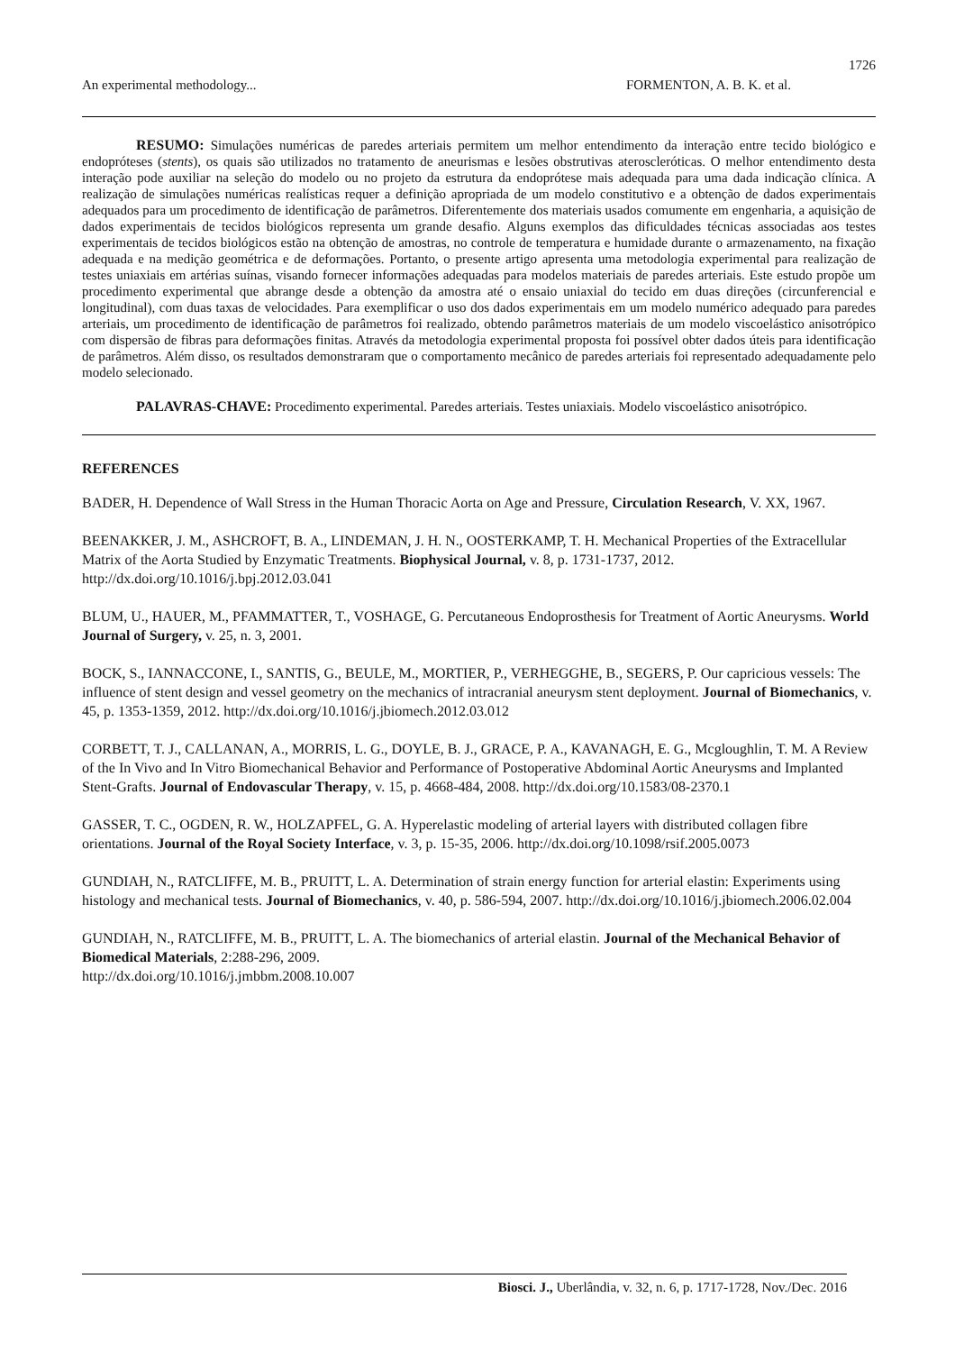1726
An experimental methodology... FORMENTON, A. B. K. et al.
RESUMO: Simulações numéricas de paredes arteriais permitem um melhor entendimento da interação entre tecido biológico e endopróteses (stents), os quais são utilizados no tratamento de aneurismas e lesões obstrutivas ateroscleróticas. O melhor entendimento desta interação pode auxiliar na seleção do modelo ou no projeto da estrutura da endoprótese mais adequada para uma dada indicação clínica. A realização de simulações numéricas realísticas requer a definição apropriada de um modelo constitutivo e a obtenção de dados experimentais adequados para um procedimento de identificação de parâmetros. Diferentemente dos materiais usados comumente em engenharia, a aquisição de dados experimentais de tecidos biológicos representa um grande desafio. Alguns exemplos das dificuldades técnicas associadas aos testes experimentais de tecidos biológicos estão na obtenção de amostras, no controle de temperatura e humidade durante o armazenamento, na fixação adequada e na medição geométrica e de deformações. Portanto, o presente artigo apresenta uma metodologia experimental para realização de testes uniaxiais em artérias suínas, visando fornecer informações adequadas para modelos materiais de paredes arteriais. Este estudo propõe um procedimento experimental que abrange desde a obtenção da amostra até o ensaio uniaxial do tecido em duas direções (circunferencial e longitudinal), com duas taxas de velocidades. Para exemplificar o uso dos dados experimentais em um modelo numérico adequado para paredes arteriais, um procedimento de identificação de parâmetros foi realizado, obtendo parâmetros materiais de um modelo viscoelástico anisotrópico com dispersão de fibras para deformações finitas. Através da metodologia experimental proposta foi possível obter dados úteis para identificação de parâmetros. Além disso, os resultados demonstraram que o comportamento mecânico de paredes arteriais foi representado adequadamente pelo modelo selecionado.
PALAVRAS-CHAVE: Procedimento experimental. Paredes arteriais. Testes uniaxiais. Modelo viscoelástico anisotrópico.
REFERENCES
BADER, H. Dependence of Wall Stress in the Human Thoracic Aorta on Age and Pressure, Circulation Research, V. XX, 1967.
BEENAKKER, J. M., ASHCROFT, B. A., LINDEMAN, J. H. N., OOSTERKAMP, T. H. Mechanical Properties of the Extracellular Matrix of the Aorta Studied by Enzymatic Treatments. Biophysical Journal, v. 8, p. 1731-1737, 2012. http://dx.doi.org/10.1016/j.bpj.2012.03.041
BLUM, U., HAUER, M., PFAMMATTER, T., VOSHAGE, G. Percutaneous Endoprosthesis for Treatment of Aortic Aneurysms. World Journal of Surgery, v. 25, n. 3, 2001.
BOCK, S., IANNACCONE, I., SANTIS, G., BEULE, M., MORTIER, P., VERHEGGHE, B., SEGERS, P. Our capricious vessels: The influence of stent design and vessel geometry on the mechanics of intracranial aneurysm stent deployment. Journal of Biomechanics, v. 45, p. 1353-1359, 2012. http://dx.doi.org/10.1016/j.jbiomech.2012.03.012
CORBETT, T. J., CALLANAN, A., MORRIS, L. G., DOYLE, B. J., GRACE, P. A., KAVANAGH, E. G., Mcgloughlin, T. M. A Review of the In Vivo and In Vitro Biomechanical Behavior and Performance of Postoperative Abdominal Aortic Aneurysms and Implanted Stent-Grafts. Journal of Endovascular Therapy, v. 15, p. 4668-484, 2008. http://dx.doi.org/10.1583/08-2370.1
GASSER, T. C., OGDEN, R. W., HOLZAPFEL, G. A. Hyperelastic modeling of arterial layers with distributed collagen fibre orientations. Journal of the Royal Society Interface, v. 3, p. 15-35, 2006. http://dx.doi.org/10.1098/rsif.2005.0073
GUNDIAH, N., RATCLIFFE, M. B., PRUITT, L. A. Determination of strain energy function for arterial elastin: Experiments using histology and mechanical tests. Journal of Biomechanics, v. 40, p. 586-594, 2007. http://dx.doi.org/10.1016/j.jbiomech.2006.02.004
GUNDIAH, N., RATCLIFFE, M. B., PRUITT, L. A. The biomechanics of arterial elastin. Journal of the Mechanical Behavior of Biomedical Materials, 2:288-296, 2009.
http://dx.doi.org/10.1016/j.jmbbm.2008.10.007
Biosci. J., Uberlândia, v. 32, n. 6, p. 1717-1728, Nov./Dec. 2016